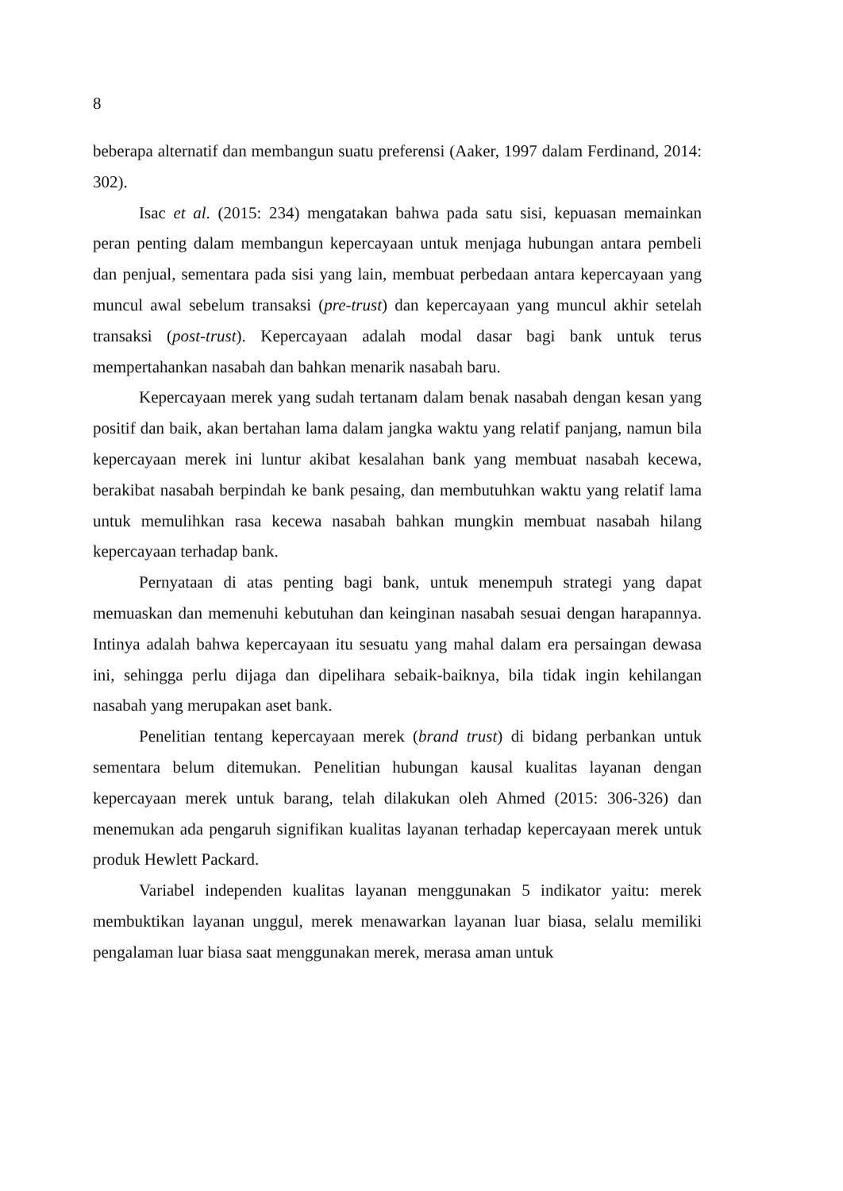8
beberapa alternatif dan membangun suatu preferensi (Aaker, 1997 dalam Ferdinand, 2014: 302).
Isac et al. (2015: 234) mengatakan bahwa pada satu sisi, kepuasan memainkan peran penting dalam membangun kepercayaan untuk menjaga hubungan antara pembeli dan penjual, sementara pada sisi yang lain, membuat perbedaan antara kepercayaan yang muncul awal sebelum transaksi (pre-trust) dan kepercayaan yang muncul akhir setelah transaksi (post-trust). Kepercayaan adalah modal dasar bagi bank untuk terus mempertahankan nasabah dan bahkan menarik nasabah baru.
Kepercayaan merek yang sudah tertanam dalam benak nasabah dengan kesan yang positif dan baik, akan bertahan lama dalam jangka waktu yang relatif panjang, namun bila kepercayaan merek ini luntur akibat kesalahan bank yang membuat nasabah kecewa, berakibat nasabah berpindah ke bank pesaing, dan membutuhkan waktu yang relatif lama untuk memulihkan rasa kecewa nasabah bahkan mungkin membuat nasabah hilang kepercayaan terhadap bank.
Pernyataan di atas penting bagi bank, untuk menempuh strategi yang dapat memuaskan dan memenuhi kebutuhan dan keinginan nasabah sesuai dengan harapannya. Intinya adalah bahwa kepercayaan itu sesuatu yang mahal dalam era persaingan dewasa ini, sehingga perlu dijaga dan dipelihara sebaik-baiknya, bila tidak ingin kehilangan nasabah yang merupakan aset bank.
Penelitian tentang kepercayaan merek (brand trust) di bidang perbankan untuk sementara belum ditemukan. Penelitian hubungan kausal kualitas layanan dengan kepercayaan merek untuk barang, telah dilakukan oleh Ahmed (2015: 306-326) dan menemukan ada pengaruh signifikan kualitas layanan terhadap kepercayaan merek untuk produk Hewlett Packard.
Variabel independen kualitas layanan menggunakan 5 indikator yaitu: merek membuktikan layanan unggul, merek menawarkan layanan luar biasa, selalu memiliki pengalaman luar biasa saat menggunakan merek, merasa aman untuk